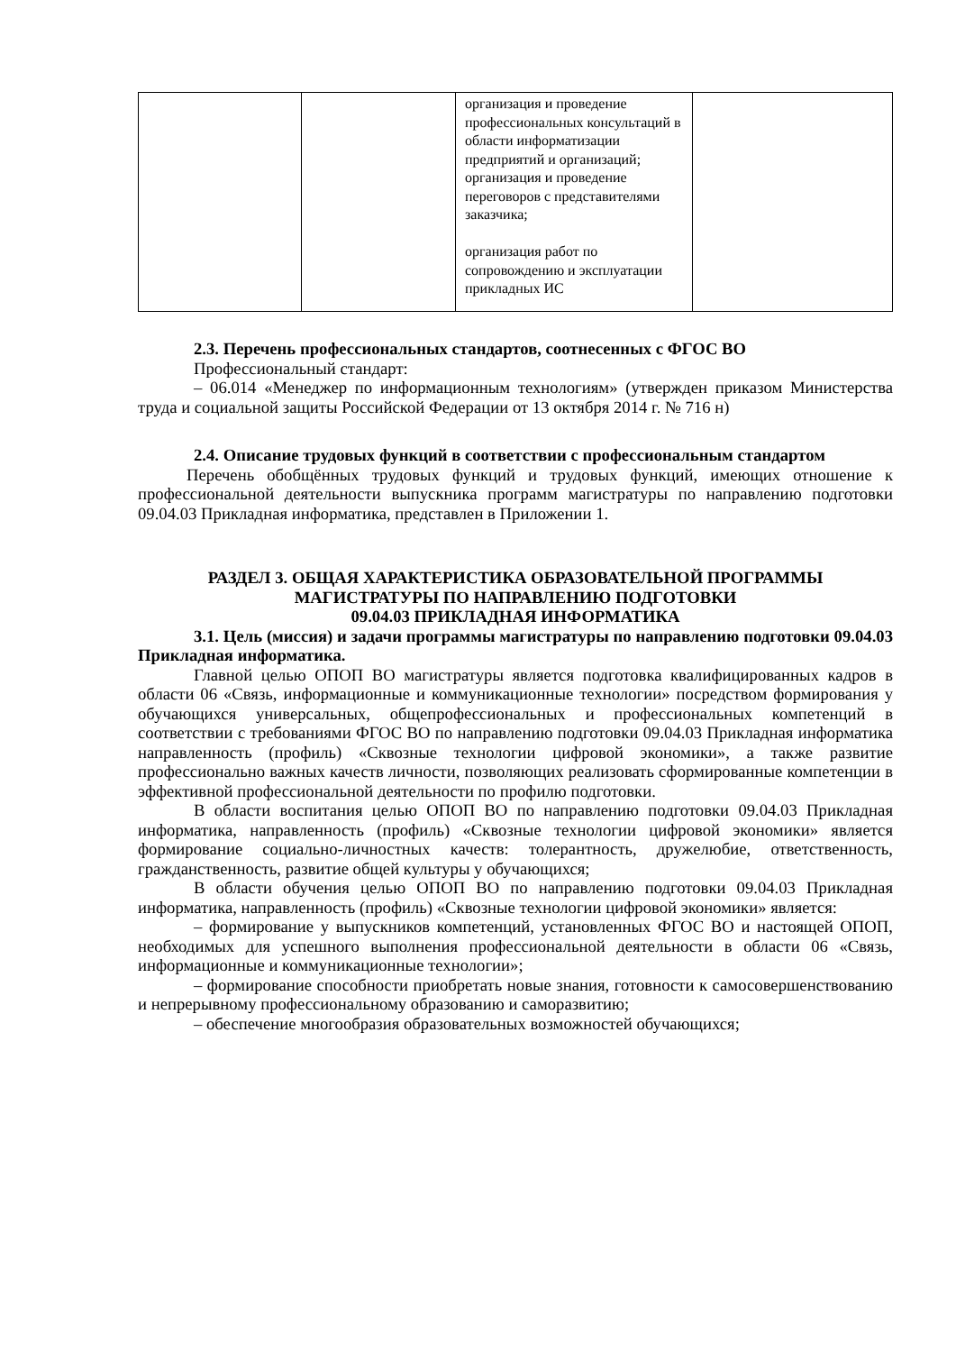| | | организация и проведение профессиональных консультаций в области информатизации предприятий и организаций; организация и проведение переговоров с представителями заказчика; организация работ по сопровождению и эксплуатации прикладных ИС | |
2.3. Перечень профессиональных стандартов, соотнесенных с ФГОС ВО
Профессиональный стандарт:
– 06.014 «Менеджер по информационным технологиям» (утвержден приказом Министерства труда и социальной защиты Российской Федерации от 13 октября 2014 г. № 716 н)
2.4. Описание трудовых функций в соответствии с профессиональным стандартом
Перечень обобщённых трудовых функций и трудовых функций, имеющих отношение к профессиональной деятельности выпускника программ магистратуры по направлению подготовки 09.04.03 Прикладная информатика, представлен в Приложении 1.
РАЗДЕЛ 3. ОБЩАЯ ХАРАКТЕРИСТИКА ОБРАЗОВАТЕЛЬНОЙ ПРОГРАММЫ
МАГИСТРАТУРЫ ПО НАПРАВЛЕНИЮ ПОДГОТОВКИ
09.04.03 ПРИКЛАДНАЯ ИНФОРМАТИКА
3.1. Цель (миссия) и задачи программы магистратуры по направлению подготовки 09.04.03 Прикладная информатика.
Главной целью ОПОП ВО магистратуры является подготовка квалифицированных кадров в области 06 «Связь, информационные и коммуникационные технологии» посредством формирования у обучающихся универсальных, общепрофессиональных и профессиональных компетенций в соответствии с требованиями ФГОС ВО по направлению подготовки 09.04.03 Прикладная информатика направленность (профиль) «Сквозные технологии цифровой экономики», а также развитие профессионально важных качеств личности, позволяющих реализовать сформированные компетенции в эффективной профессиональной деятельности по профилю подготовки.
В области воспитания целью ОПОП ВО по направлению подготовки 09.04.03 Прикладная информатика, направленность (профиль) «Сквозные технологии цифровой экономики» является формирование социально-личностных качеств: толерантность, дружелюбие, ответственность, гражданственность, развитие общей культуры у обучающихся;
В области обучения целью ОПОП ВО по направлению подготовки 09.04.03 Прикладная информатика, направленность (профиль) «Сквозные технологии цифровой экономики» является:
– формирование у выпускников компетенций, установленных ФГОС ВО и настоящей ОПОП, необходимых для успешного выполнения профессиональной деятельности в области 06 «Связь, информационные и коммуникационные технологии»;
– формирование способности приобретать новые знания, готовности к самосовершенствованию и непрерывному профессиональному образованию и саморазвитию;
– обеспечение многообразия образовательных возможностей обучающихся;